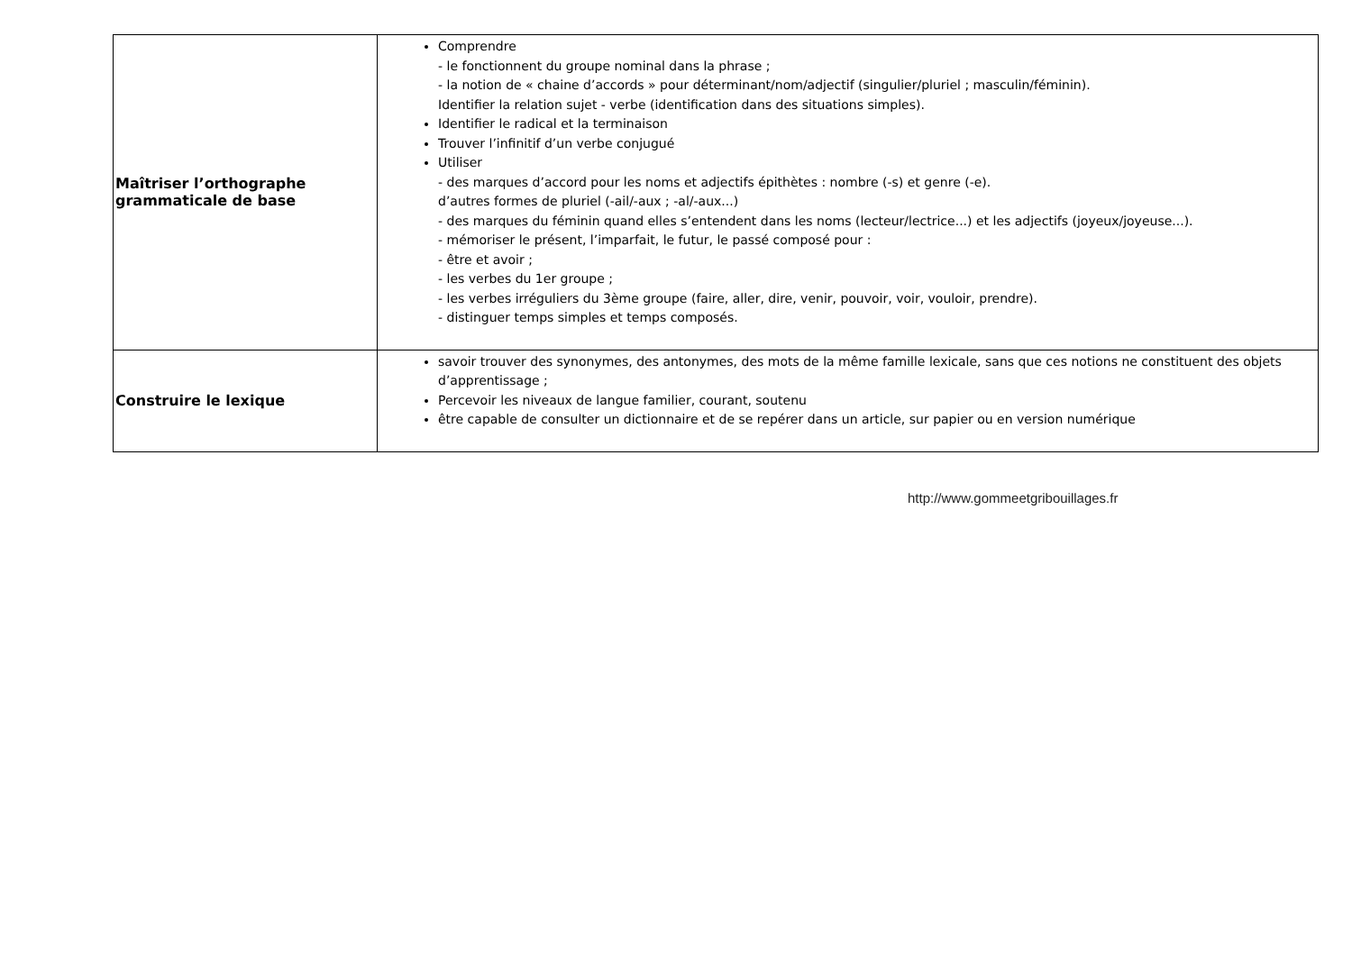| Maîtriser l’orthographe grammaticale de base | Comprendre - le fonctionnent du groupe nominal dans la phrase ; - la notion de « chaine d’accords » pour déterminant/nom/adjectif (singulier/pluriel ; masculin/féminin). Identifier la relation sujet - verbe (identification dans des situations simples). Identifier le radical et la terminaison Trouver l’infinitif d’un verbe conjugué Utiliser - des marques d’accord pour les noms et adjectifs épithètes : nombre (-s) et genre (-e). d’autres formes de pluriel (-ail/-aux ; -al/-aux...) - des marques du féminin quand elles s’entendent dans les noms (lecteur/lectrice...) et les adjectifs (joyeux/joyeuse...). - mémoriser le présent, l’imparfait, le futur, le passé composé pour : - être et avoir ; - les verbes du 1er groupe ; - les verbes irréguliers du 3ème groupe (faire, aller, dire, venir, pouvoir, voir, vouloir, prendre). - distinguer temps simples et temps composés. |
| Construire le lexique | savoir trouver des synonymes, des antonymes, des mots de la même famille lexicale, sans que ces notions ne constituent des objets d’apprentissage ; Percevoir les niveaux de langue familier, courant, soutenu être capable de consulter un dictionnaire et de se repérer dans un article, sur papier ou en version numérique |
http://www.gommeetgribouillages.fr